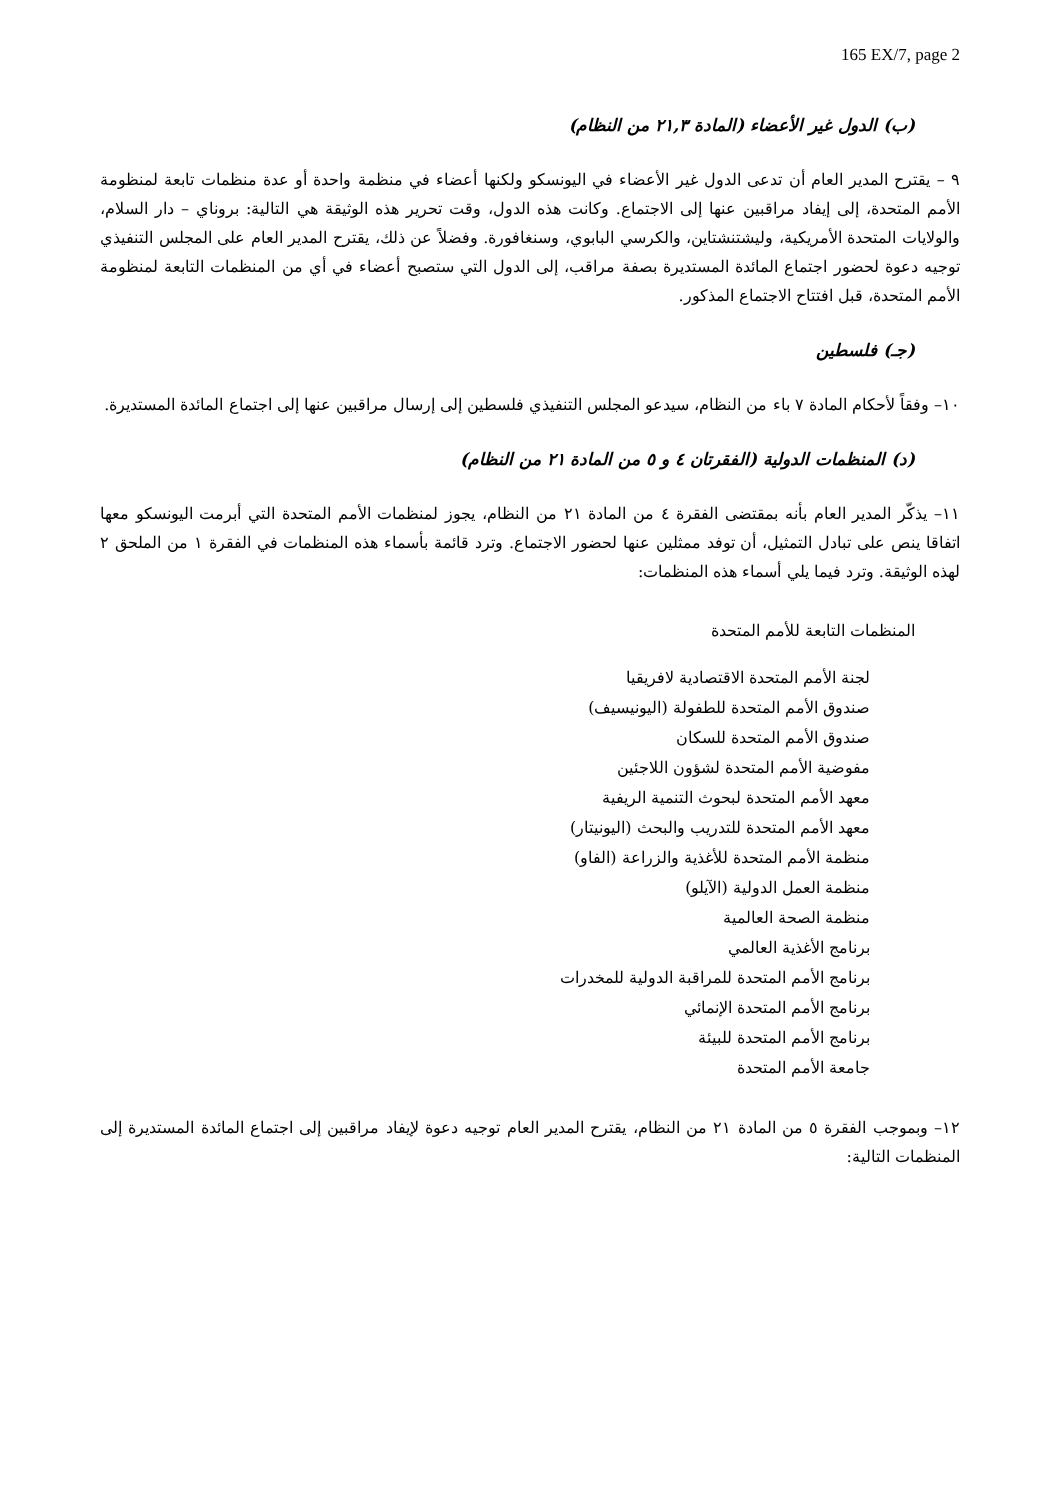165 EX/7, page 2
(ب) الدول غير الأعضاء (المادة ٢١,٣ من النظام)
٩ – يقترح المدير العام أن تدعى الدول غير الأعضاء في اليونسكو ولكنها أعضاء في منظمة واحدة أو عدة منظمات تابعة لمنظومة الأمم المتحدة، إلى إيفاد مراقبين عنها إلى الاجتماع. وكانت هذه الدول، وقت تحرير هذه الوثيقة هي التالية: بروناي – دار السلام، والولايات المتحدة الأمريكية، وليشتنشتاين، والكرسي البابوي، وسنغافورة. وفضلاً عن ذلك، يقترح المدير العام على المجلس التنفيذي توجيه دعوة لحضور اجتماع المائدة المستديرة بصفة مراقب، إلى الدول التي ستصبح أعضاء في أي من المنظمات التابعة لمنظومة الأمم المتحدة، قبل افتتاح الاجتماع المذكور.
(جـ) فلسطين
١٠– وفقاً لأحكام المادة ٧ باء من النظام، سيدعو المجلس التنفيذي فلسطين إلى إرسال مراقبين عنها إلى اجتماع المائدة المستديرة.
(د) المنظمات الدولية (الفقرتان ٤ و ٥ من المادة ٢١ من النظام)
١١– يذكّر المدير العام بأنه بمقتضى الفقرة ٤ من المادة ٢١ من النظام، يجوز لمنظمات الأمم المتحدة التي أبرمت اليونسكو معها اتفاقا ينص على تبادل التمثيل، أن توفد ممثلين عنها لحضور الاجتماع. وترد قائمة بأسماء هذه المنظمات في الفقرة ١ من الملحق ٢ لهذه الوثيقة. وترد فيما يلي أسماء هذه المنظمات:
المنظمات التابعة للأمم المتحدة
لجنة الأمم المتحدة الاقتصادية لافريقيا
صندوق الأمم المتحدة للطفولة (اليونيسيف)
صندوق الأمم المتحدة للسكان
مفوضية الأمم المتحدة لشؤون اللاجئين
معهد الأمم المتحدة لبحوث التنمية الريفية
معهد الأمم المتحدة للتدريب والبحث (اليونيتار)
منظمة الأمم المتحدة للأغذية والزراعة (الفاو)
منظمة العمل الدولية (الآيلو)
منظمة الصحة العالمية
برنامج الأغذية العالمي
برنامج الأمم المتحدة للمراقبة الدولية للمخدرات
برنامج الأمم المتحدة الإنمائي
برنامج الأمم المتحدة للبيئة
جامعة الأمم المتحدة
١٢– وبموجب الفقرة ٥ من المادة ٢١ من النظام، يقترح المدير العام توجيه دعوة لإيفاد مراقبين إلى اجتماع المائدة المستديرة إلى المنظمات التالية: